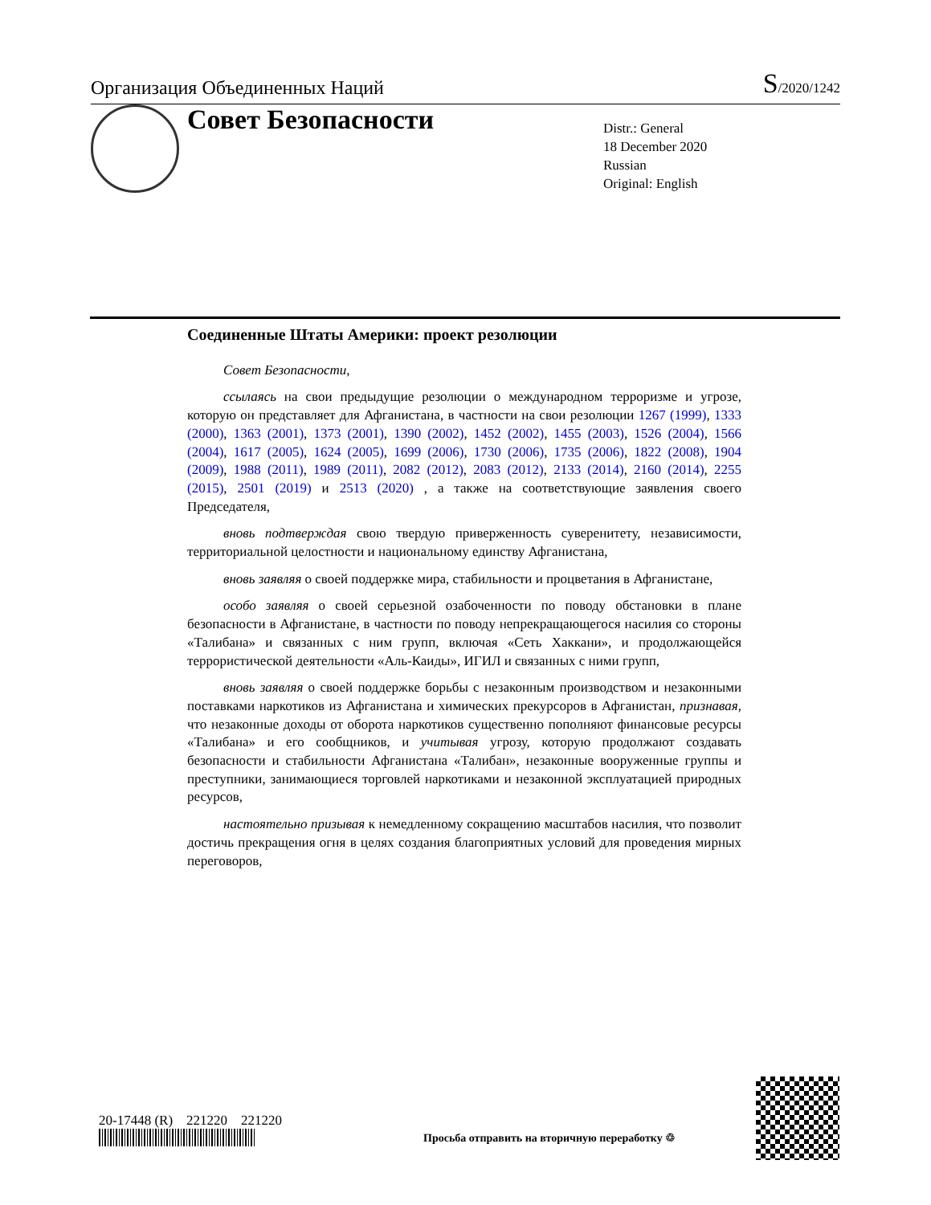Организация Объединенных Наций
S/2020/1242
Совет Безопасности
Distr.: General
18 December 2020
Russian
Original: English
Соединенные Штаты Америки: проект резолюции
Совет Безопасности,
ссылаясь на свои предыдущие резолюции о международном терроризме и угрозе, которую он представляет для Афганистана, в частности на свои резолюции 1267 (1999), 1333 (2000), 1363 (2001), 1373 (2001), 1390 (2002), 1452 (2002), 1455 (2003), 1526 (2004), 1566 (2004), 1617 (2005), 1624 (2005), 1699 (2006), 1730 (2006), 1735 (2006), 1822 (2008), 1904 (2009), 1988 (2011), 1989 (2011), 2082 (2012), 2083 (2012), 2133 (2014), 2160 (2014), 2255 (2015), 2501 (2019) и 2513 (2020) , а также на соответствующие заявления своего Председателя,
вновь подтверждая свою твердую приверженность суверенитету, независимости, территориальной целостности и национальному единству Афганистана,
вновь заявляя о своей поддержке мира, стабильности и процветания в Афганистане,
особо заявляя о своей серьезной озабоченности по поводу обстановки в плане безопасности в Афганистане, в частности по поводу непрекращающегося насилия со стороны «Талибана» и связанных с ним групп, включая «Сеть Хаккани», и продолжающейся террористической деятельности «Аль-Каиды», ИГИЛ и связанных с ними групп,
вновь заявляя о своей поддержке борьбы с незаконным производством и незаконными поставками наркотиков из Афганистана и химических прекурсоров в Афганистан, признавая, что незаконные доходы от оборота наркотиков существенно пополняют финансовые ресурсы «Талибана» и его сообщников, и учитывая угрозу, которую продолжают создавать безопасности и стабильности Афганистана «Талибан», незаконные вооруженные группы и преступники, занимающиеся торговлей наркотиками и незаконной эксплуатацией природных ресурсов,
настоятельно призывая к немедленному сокращению масштабов насилия, что позволит достичь прекращения огня в целях создания благоприятных условий для проведения мирных переговоров,
20-17448 (R) 221220 221220
Просьба отправить на вторичную переработку ♲